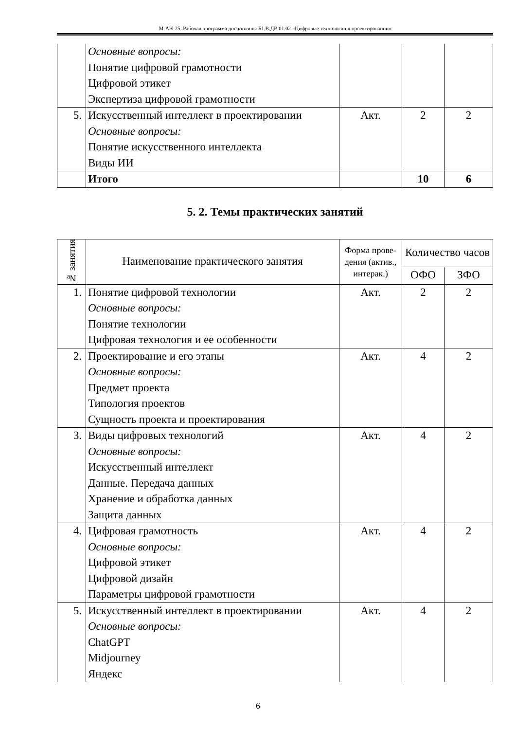М-АН-25: Рабочая программа дисциплины Б1.В.ДВ.01.02 «Цифровые технологии в проектировании»
| | Основные вопросы: Понятие цифровой грамотности Цифровой этикет Экспертиза цифровой грамотности | | | |
| 5. | Искусственный интеллект в проектировании Основные вопросы: Понятие искусственного интеллекта Виды ИИ | Акт. | 2 | 2 |
| | Итого | | 10 | 6 |
5. 2. Темы практических занятий
| № занятия | Наименование практического занятия | Форма прове-дения (актив., интерак.) | Количество часов | |
| --- | --- | --- | --- | --- |
| | | | ОФО | ЗФО |
| 1. | Понятие цифровой технологии Основные вопросы: Понятие технологии Цифровая технология и ее особенности | Акт. | 2 | 2 |
| 2. | Проектирование и его этапы Основные вопросы: Предмет проекта Типология проектов Сущность проекта и проектирования | Акт. | 4 | 2 |
| 3. | Виды цифровых технологий Основные вопросы: Искусственный интеллект Данные. Передача данных Хранение и обработка данных Защита данных | Акт. | 4 | 2 |
| 4. | Цифровая грамотность Основные вопросы: Цифровой этикет Цифровой дизайн Параметры цифровой грамотности | Акт. | 4 | 2 |
| 5. | Искусственный интеллект в проектировании Основные вопросы: ChatGPT Midjourney Яндекс | Акт. | 4 | 2 |
6